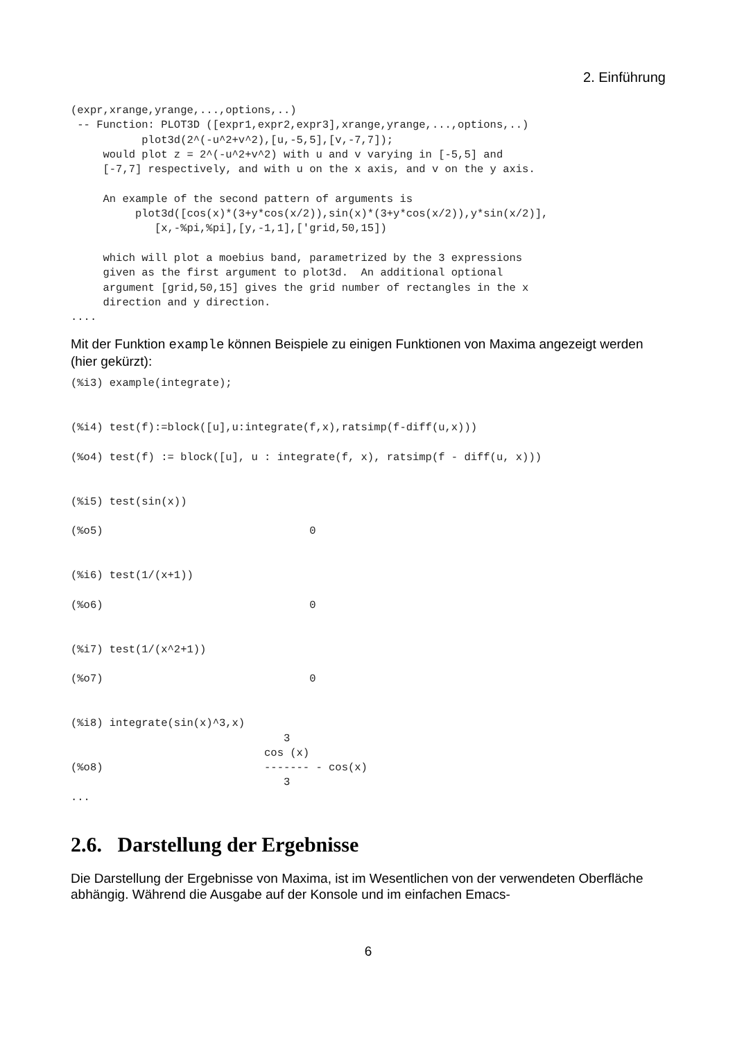2. Einführung
(expr,xrange,yrange,...,options,..)
 -- Function: PLOT3D ([expr1,expr2,expr3],xrange,yrange,...,options,..)
           plot3d(2^(-u^2+v^2),[u,-5,5],[v,-7,7]);
     would plot z = 2^(-u^2+v^2) with u and v varying in [-5,5] and
     [-7,7] respectively, and with u on the x axis, and v on the y axis.

     An example of the second pattern of arguments is
          plot3d([cos(x)*(3+y*cos(x/2)),sin(x)*(3+y*cos(x/2)),y*sin(x/2)],
             [x,-%pi,%pi],[y,-1,1],['grid,50,15])

     which will plot a moebius band, parametrized by the 3 expressions
     given as the first argument to plot3d.  An additional optional
     argument [grid,50,15] gives the grid number of rectangles in the x
     direction and y direction.
....
Mit der Funktion example können Beispiele zu einigen Funktionen von Maxima angezeigt werden (hier gekürzt):
(%i3) example(integrate);


(%i4) test(f):=block([u],u:integrate(f,x),ratsimp(f-diff(u,x)))

(%o4) test(f) := block([u], u : integrate(f, x), ratsimp(f - diff(u, x)))


(%i5) test(sin(x))

(%o5)                                0


(%i6) test(1/(x+1))

(%o6)                                0


(%i7) test(1/(x^2+1))

(%o7)                                0


(%i8) integrate(sin(x)^3,x)
                                 3
                              cos (x)
(%o8)                         ------- - cos(x)
                                 3
...
2.6. Darstellung der Ergebnisse
Die Darstellung der Ergebnisse von Maxima, ist im Wesentlichen von der verwendeten Oberfläche abhängig. Während die Ausgabe auf der Konsole und im einfachen Emacs-
6